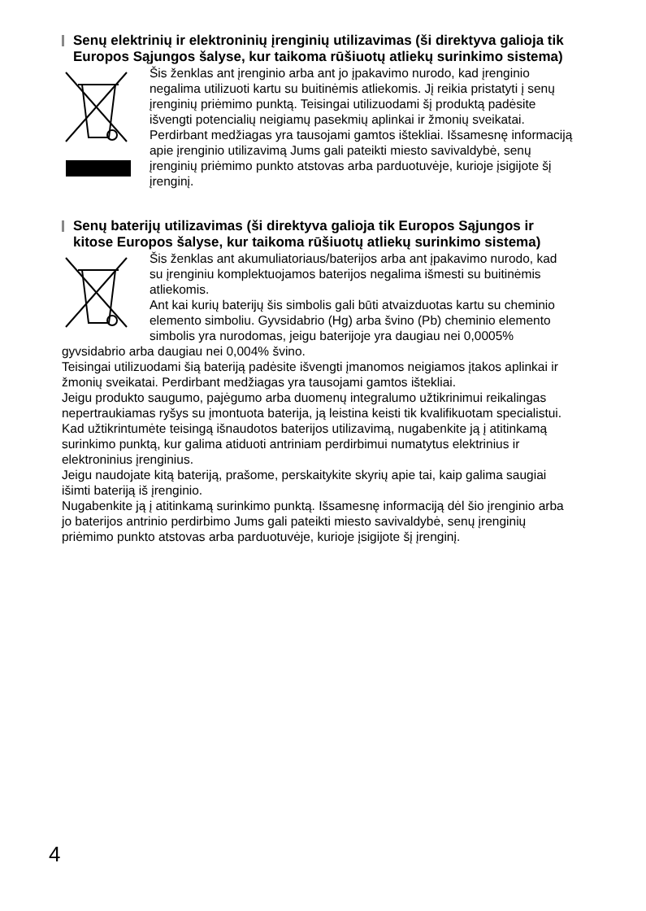Senų elektrinių ir elektroninių įrenginių utilizavimas (ši direktyva galioja tik Europos Sąjungos šalyse, kur taikoma rūšiuotų atliekų surinkimo sistema)
Šis ženklas ant įrenginio arba ant jo įpakavimo nurodo, kad įrenginio negalima utilizuoti kartu su buitinėmis atliekomis. Jį reikia pristatyti į senų įrenginių priėmimo punktą. Teisingai utilizuodami šį produktą padėsite išvengti potencialių neigiamų pasekmių aplinkai ir žmonių sveikatai. Perdirbant medžiagas yra tausojami gamtos ištekliai. Išsamesnę informaciją apie įrenginio utilizavimą Jums gali pateikti miesto savivaldybė, senų įrenginių priėmimo punkto atstovas arba parduotuvėje, kurioje įsigijote šį įrenginį.
Senų baterijų utilizavimas (ši direktyva galioja tik Europos Sąjungos ir kitose Europos šalyse, kur taikoma rūšiuotų atliekų surinkimo sistema)
Šis ženklas ant akumuliatoriaus/baterijos arba ant įpakavimo nurodo, kad su įrenginiu komplektuojamos baterijos negalima išmesti su buitinėmis atliekomis.
Ant kai kurių baterijų šis simbolis gali būti atvaizduotas kartu su cheminio elemento simboliu. Gyvsidabrio (Hg) arba švino (Pb) cheminio elemento simbolis yra nurodomas, jeigu baterijoje yra daugiau nei 0,0005% gyvsidabrio arba daugiau nei 0,004% švino.
Teisingai utilizuodami šią bateriją padėsite išvengti įmanomos neigiamos įtakos aplinkai ir žmonių sveikatai. Perdirbant medžiagas yra tausojami gamtos ištekliai.
Jeigu produkto saugumo, pajėgumo arba duomenų integralumo užtikrinimui reikalingas nepertraukiamas ryšys su įmontuota baterija, ją leistina keisti tik kvalifikuotam specialistui. Kad užtikrintumėte teisingą išnaudotos baterijos utilizavimą, nugabenkite ją į atitinkamą surinkimo punktą, kur galima atiduoti antriniam perdirbimui numatytus elektrinius ir elektroninius įrenginius.
Jeigu naudojate kitą bateriją, prašome, perskaitykite skyrių apie tai, kaip galima saugiai išimti bateriją iš įrenginio.
Nugabenkite ją į atitinkamą surinkimo punktą. Išsamesnę informaciją dėl šio įrenginio arba jo baterijos antrinio perdirbimo Jums gali pateikti miesto savivaldybė, senų įrenginių priėmimo punkto atstovas arba parduotuvėje, kurioje įsigijote šį įrenginį.
4